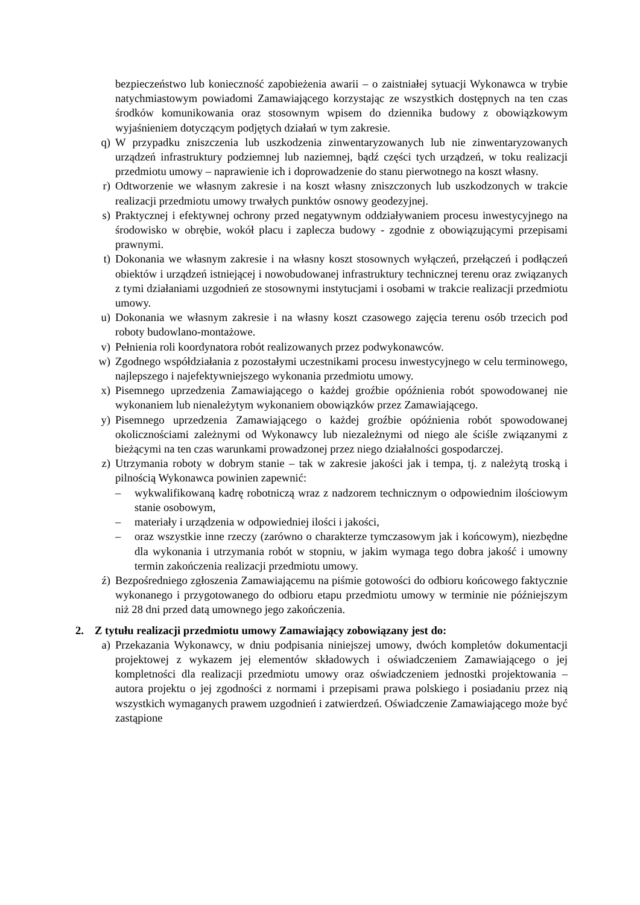bezpieczeństwo lub konieczność zapobieżenia awarii – o zaistniałej sytuacji Wykonawca w trybie natychmiastowym powiadomi Zamawiającego korzystając ze wszystkich dostępnych na ten czas środków komunikowania oraz stosownym wpisem do dziennika budowy z obowiązkowym wyjaśnieniem dotyczącym podjętych działań w tym zakresie.
q) W przypadku zniszczenia lub uszkodzenia zinwentaryzowanych lub nie zinwentaryzowanych urządzeń infrastruktury podziemnej lub naziemnej, bądź części tych urządzeń, w toku realizacji przedmiotu umowy – naprawienie ich i doprowadzenie do stanu pierwotnego na koszt własny.
r) Odtworzenie we własnym zakresie i na koszt własny zniszczonych lub uszkodzonych w trakcie realizacji przedmiotu umowy trwałych punktów osnowy geodezyjnej.
s) Praktycznej i efektywnej ochrony przed negatywnym oddziaływaniem procesu inwestycyjnego na środowisko w obrębie, wokół placu i zaplecza budowy - zgodnie z obowiązującymi przepisami prawnymi.
t) Dokonania we własnym zakresie i na własny koszt stosownych wyłączeń, przełączeń i podłączeń obiektów i urządzeń istniejącej i nowobudowanej infrastruktury technicznej terenu oraz związanych z tymi działaniami uzgodnień ze stosownymi instytucjami i osobami w trakcie realizacji przedmiotu umowy.
u) Dokonania we własnym zakresie i na własny koszt czasowego zajęcia terenu osób trzecich pod roboty budowlano-montażowe.
v) Pełnienia roli koordynatora robót realizowanych przez podwykonawców.
w) Zgodnego współdziałania z pozostałymi uczestnikami procesu inwestycyjnego w celu terminowego, najlepszego i najefektywniejszego wykonania przedmiotu umowy.
x) Pisemnego uprzedzenia Zamawiającego o każdej groźbie opóźnienia robót spowodowanej nie wykonaniem lub nienależytym wykonaniem obowiązków przez Zamawiającego.
y) Pisemnego uprzedzenia Zamawiającego o każdej groźbie opóźnienia robót spowodowanej okolicznościami zależnymi od Wykonawcy lub niezależnymi od niego ale ściśle związanymi z bieżącymi na ten czas warunkami prowadzonej przez niego działalności gospodarczej.
z) Utrzymania roboty w dobrym stanie – tak w zakresie jakości jak i tempa, tj. z należytą troską i pilnością Wykonawca powinien zapewnić:
– wykwalifikowaną kadrę robotniczą wraz z nadzorem technicznym o odpowiednim ilościowym stanie osobowym,
– materiały i urządzenia w odpowiedniej ilości i jakości,
– oraz wszystkie inne rzeczy (zarówno o charakterze tymczasowym jak i końcowym), niezbędne dla wykonania i utrzymania robót w stopniu, w jakim wymaga tego dobra jakość i umowny termin zakończenia realizacji przedmiotu umowy.
ź) Bezpośredniego zgłoszenia Zamawiającemu na piśmie gotowości do odbioru końcowego faktycznie wykonanego i przygotowanego do odbioru etapu przedmiotu umowy w terminie nie późniejszym niż 28 dni przed datą umownego jego zakończenia.
2. Z tytułu realizacji przedmiotu umowy Zamawiający zobowiązany jest do:
a) Przekazania Wykonawcy, w dniu podpisania niniejszej umowy, dwóch kompletów dokumentacji projektowej z wykazem jej elementów składowych i oświadczeniem Zamawiającego o jej kompletności dla realizacji przedmiotu umowy oraz oświadczeniem jednostki projektowania – autora projektu o jej zgodności z normami i przepisami prawa polskiego i posiadaniu przez nią wszystkich wymaganych prawem uzgodnień i zatwierdzeń. Oświadczenie Zamawiającego może być zastąpione